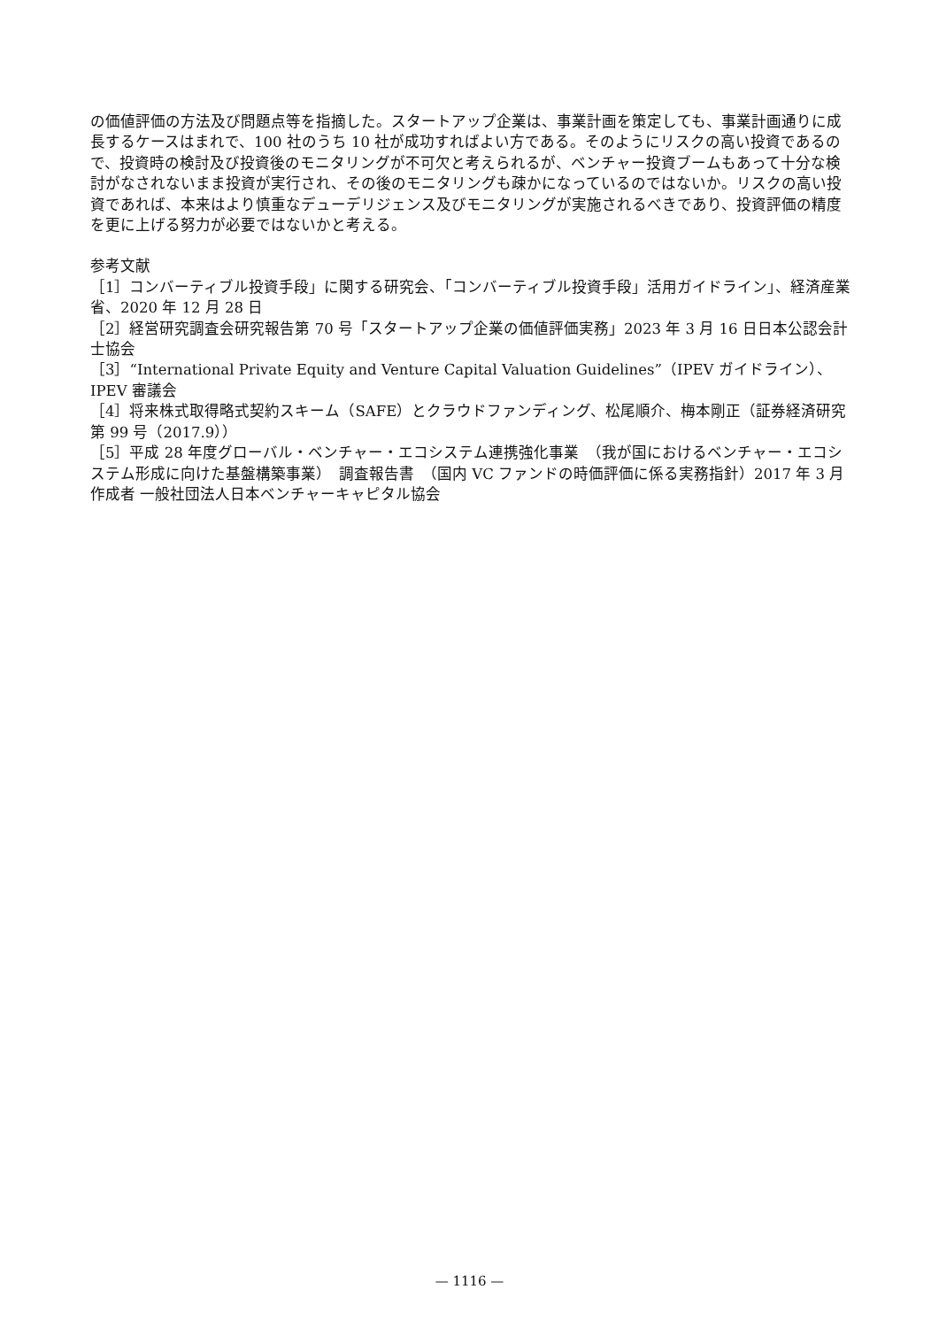の価値評価の方法及び問題点等を指摘した。スタートアップ企業は、事業計画を策定しても、事業計画通りに成長するケースはまれで、100 社のうち 10 社が成功すればよい方である。そのようにリスクの高い投資であるので、投資時の検討及び投資後のモニタリングが不可欠と考えられるが、ベンチャー投資ブームもあって十分な検討がなされないまま投資が実行され、その後のモニタリングも疎かになっているのではないか。リスクの高い投資であれば、本来はより慎重なデューデリジェンス及びモニタリングが実施されるべきであり、投資評価の精度を更に上げる努力が必要ではないかと考える。
参考文献
［1］コンバーティブル投資手段」に関する研究会、「コンバーティブル投資手段」活用ガイドライン」、経済産業省、2020 年 12 月 28 日
［2］経営研究調査会研究報告第 70 号「スタートアップ企業の価値評価実務」2023 年 3 月 16 日日本公認会計士協会
［3］“International Private Equity and Venture Capital Valuation Guidelines”（IPEV ガイドライン）、IPEV 審議会
［4］将来株式取得略式契約スキーム（SAFE）とクラウドファンディング、松尾順介、梅本剛正（証券経済研究　第 99 号（2017.9））
［5］平成 28 年度グローバル・ベンチャー・エコシステム連携強化事業　（我が国におけるベンチャー・エコシステム形成に向けた基盤構築事業）　調査報告書　（国内 VC ファンドの時価評価に係る実務指針）2017 年 3 月　作成者 一般社団法人日本ベンチャーキャピタル協会
— 1116 —